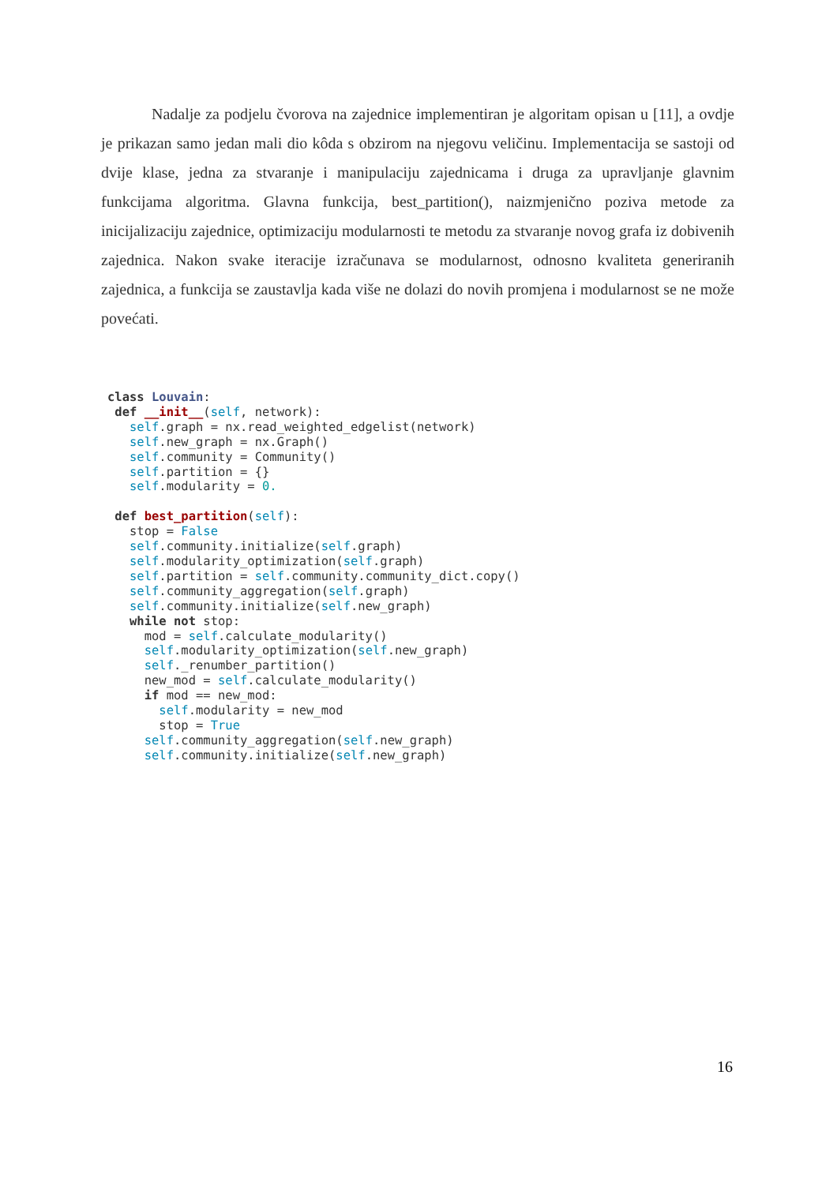Nadalje za podjelu čvorova na zajednice implementiran je algoritam opisan u [11], a ovdje je prikazan samo jedan mali dio kôda s obzirom na njegovu veličinu. Implementacija se sastoji od dvije klase, jedna za stvaranje i manipulaciju zajednicama i druga za upravljanje glavnim funkcijama algoritma. Glavna funkcija, best_partition(), naizmjenično poziva metode za inicijalizaciju zajednice, optimizaciju modularnosti te metodu za stvaranje novog grafa iz dobivenih zajednica. Nakon svake iteracije izračunava se modularnost, odnosno kvaliteta generiranih zajednica, a funkcija se zaustavlja kada više ne dolazi do novih promjena i modularnost se ne može povećati.
class Louvain:
 def __init__(self, network):
   self.graph = nx.read_weighted_edgelist(network)
   self.new_graph = nx.Graph()
   self.community = Community()
   self.partition = {}
   self.modularity = 0.

 def best_partition(self):
   stop = False
   self.community.initialize(self.graph)
   self.modularity_optimization(self.graph)
   self.partition = self.community.community_dict.copy()
   self.community_aggregation(self.graph)
   self.community.initialize(self.new_graph)
   while not stop:
     mod = self.calculate_modularity()
     self.modularity_optimization(self.new_graph)
     self._renumber_partition()
     new_mod = self.calculate_modularity()
     if mod == new_mod:
       self.modularity = new_mod
       stop = True
     self.community_aggregation(self.new_graph)
     self.community.initialize(self.new_graph)
16